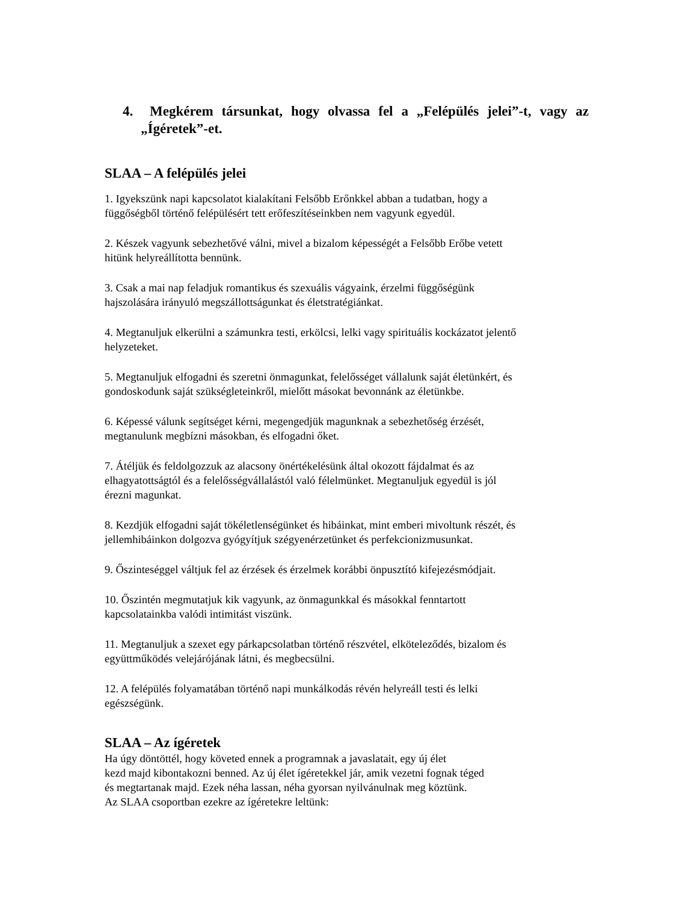4. Megkérem társunkat, hogy olvassa fel a „Felépülés jelei”-t, vagy az „Ígéretek”-et.
SLAA – A felépülés jelei
1. Igyekszünk napi kapcsolatot kialakítani Felsőbb Erőnkkel abban a tudatban, hogy a
függőségből történő felépülésért tett erőfeszítéseinkben nem vagyunk egyedül.
2. Készek vagyunk sebezhetővé válni, mivel a bizalom képességét a Felsőbb Erőbe vetett
hitünk helyreállította bennünk.
3. Csak a mai nap feladjuk romantikus és szexuális vágyaink, érzelmi függőségünk
hajszolására irányuló megszállottságunkat és életstratégiánkat.
4. Megtanuljuk elkerülni a számunkra testi, erkölcsi, lelki vagy spirituális kockázatot jelentő
helyzeteket.
5. Megtanuljuk elfogadni és szeretni önmagunkat, felelősséget vállalunk saját életünkért, és
gondoskodunk saját szükségleteinkről, mielőtt másokat bevonnánk az életünkbe.
6. Képessé válunk segítséget kérni, megengedjük magunknak a sebezhetőség érzését,
megtanulunk megbízni másokban, és elfogadni őket.
7. Átéljük és feldolgozzuk az alacsony önértékelésünk által okozott fájdalmat és az
elhagyatottságtól és a felelősségvállalástól való félelmünket. Megtanuljuk egyedül is jól
érezni magunkat.
8. Kezdjük elfogadni saját tökéletlenségünket és hibáinkat, mint emberi mivoltunk részét, és
jellemhibáinkon dolgozva gyógyítjuk szégyenérzetünket és perfekcionizmusunkat.
9. Őszinteséggel váltjuk fel az érzések és érzelmek korábbi önpusztító kifejezésmódjait.
10. Őszintén megmutatjuk kik vagyunk, az önmagunkkal és másokkal fenntartott
kapcsolatainkba valódi intimitást viszünk.
11. Megtanuljuk a szexet egy párkapcsolatban történő részvétel, elköteleződés, bizalom és
együttműködés velejárójának látni, és megbecsülni.
12. A felépülés folyamatában történő napi munkálkodás révén helyreáll testi és lelki
egészségünk.
SLAA – Az ígéretek
Ha úgy döntöttél, hogy követed ennek a programnak a javaslatait, egy új élet
kezd majd kibontakozni benned. Az új élet ígéretekkel jár, amik vezetni fognak téged
és megtartanak majd. Ezek néha lassan, néha gyorsan nyilvánulnak meg köztünk.
Az SLAA csoportban ezekre az ígéretekre leltünk: